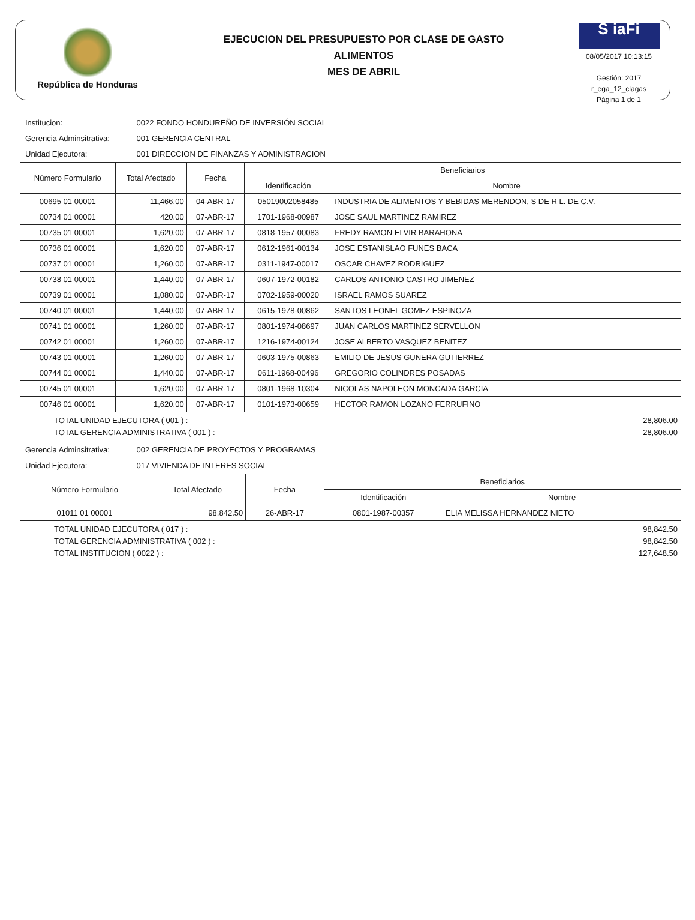República de Honduras
EJECUCION DEL PRESUPUESTO POR CLASE DE GASTO
ALIMENTOS
MES DE ABRIL
S iaFi
08/05/2017 10:13:15
Gestión: 2017
r_ega_12_clagas
Página 1 de 1
Institucion: 0022 FONDO HONDUREÑO DE INVERSIÓN SOCIAL
Gerencia Adminsitrativa: 001 GERENCIA CENTRAL
Unidad Ejecutora: 001 DIRECCION DE FINANZAS Y ADMINISTRACION
| Número Formulario | Total Afectado | Fecha | Beneficiarios | |
| --- | --- | --- | --- | --- |
| | | | Identificación | Nombre |
| 00695 01 00001 | 11,466.00 | 04-ABR-17 | 05019002058485 | INDUSTRIA DE ALIMENTOS Y BEBIDAS MERENDON, S DE R L. DE C.V. |
| 00734 01 00001 | 420.00 | 07-ABR-17 | 1701-1968-00987 | JOSE SAUL MARTINEZ RAMIREZ |
| 00735 01 00001 | 1,620.00 | 07-ABR-17 | 0818-1957-00083 | FREDY RAMON ELVIR BARAHONA |
| 00736 01 00001 | 1,620.00 | 07-ABR-17 | 0612-1961-00134 | JOSE ESTANISLAO FUNES BACA |
| 00737 01 00001 | 1,260.00 | 07-ABR-17 | 0311-1947-00017 | OSCAR CHAVEZ RODRIGUEZ |
| 00738 01 00001 | 1,440.00 | 07-ABR-17 | 0607-1972-00182 | CARLOS ANTONIO CASTRO JIMENEZ |
| 00739 01 00001 | 1,080.00 | 07-ABR-17 | 0702-1959-00020 | ISRAEL RAMOS SUAREZ |
| 00740 01 00001 | 1,440.00 | 07-ABR-17 | 0615-1978-00862 | SANTOS LEONEL GOMEZ ESPINOZA |
| 00741 01 00001 | 1,260.00 | 07-ABR-17 | 0801-1974-08697 | JUAN CARLOS MARTINEZ SERVELLON |
| 00742 01 00001 | 1,260.00 | 07-ABR-17 | 1216-1974-00124 | JOSE ALBERTO VASQUEZ BENITEZ |
| 00743 01 00001 | 1,260.00 | 07-ABR-17 | 0603-1975-00863 | EMILIO DE JESUS GUNERA GUTIERREZ |
| 00744 01 00001 | 1,440.00 | 07-ABR-17 | 0611-1968-00496 | GREGORIO COLINDRES POSADAS |
| 00745 01 00001 | 1,620.00 | 07-ABR-17 | 0801-1968-10304 | NICOLAS NAPOLEON MONCADA GARCIA |
| 00746 01 00001 | 1,620.00 | 07-ABR-17 | 0101-1973-00659 | HECTOR RAMON LOZANO FERRUFINO |
TOTAL UNIDAD EJECUTORA ( 001 ) : 28,806.00
TOTAL GERENCIA ADMINISTRATIVA ( 001 ) : 28,806.00
Gerencia Adminsitrativa: 002 GERENCIA DE PROYECTOS Y PROGRAMAS
Unidad Ejecutora: 017 VIVIENDA DE INTERES SOCIAL
| Número Formulario | Total Afectado | Fecha | Beneficiarios | |
| --- | --- | --- | --- | --- |
| | | | Identificación | Nombre |
| 01011 01 00001 | 98,842.50 | 26-ABR-17 | 0801-1987-00357 | ELIA MELISSA HERNANDEZ NIETO |
TOTAL UNIDAD EJECUTORA ( 017 ) : 98,842.50
TOTAL GERENCIA ADMINISTRATIVA ( 002 ) : 98,842.50
TOTAL INSTITUCION ( 0022 ) : 127,648.50